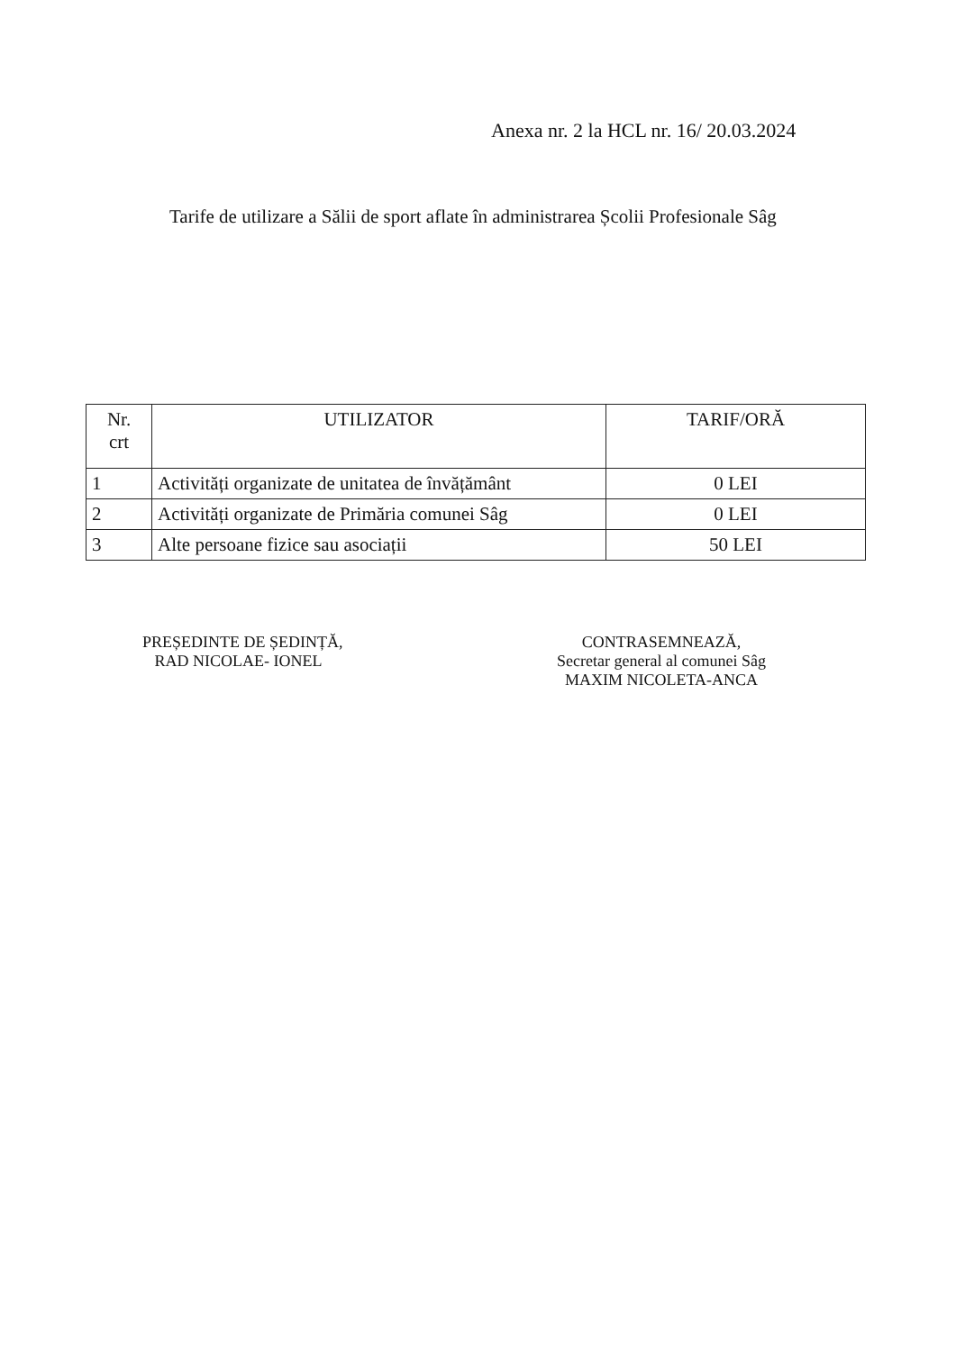Anexa nr. 2 la HCL nr. 16/ 20.03.2024
Tarife de utilizare a Sălii de sport aflate în administrarea Școlii Profesionale Sâg
| Nr. crt | UTILIZATOR | TARIF/ORĂ |
| --- | --- | --- |
| 1 | Activități organizate de unitatea de învățământ | 0 LEI |
| 2 | Activități organizate de Primăria comunei Sâg | 0 LEI |
| 3 | Alte persoane fizice sau asociații | 50 LEI |
PREȘEDINTE DE ȘEDINȚĂ,
RAD NICOLAE- IONEL
CONTRASEMNEAZĂ,
Secretar general al comunei Sâg
MAXIM NICOLETA-ANCA